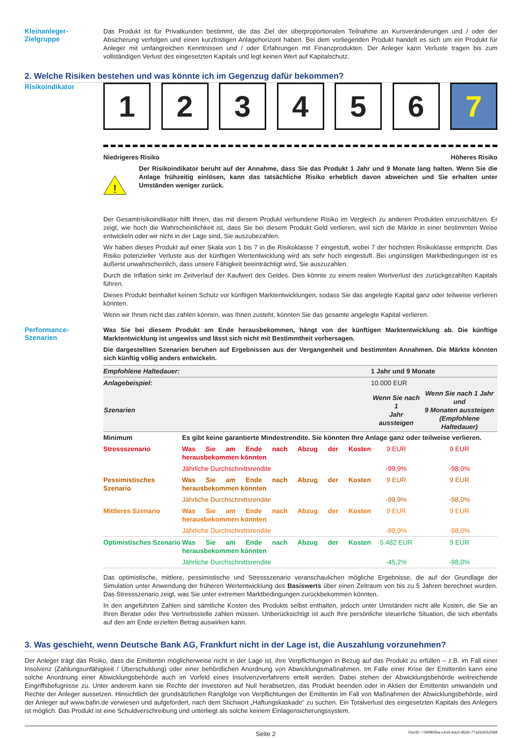Kleinanleger-
Zielgruppe
Das Produkt ist für Privatkunden bestimmt, die das Ziel der überproportionalen Teilnahme an Kursveränderungen und / oder der Absicherung verfolgen und einen kurzfristigen Anlagehorizont haben. Bei dem vorliegenden Produkt handelt es sich um ein Produkt für Anleger mit umfangreichen Kenntnissen und / oder Erfahrungen mit Finanzprodukten. Der Anleger kann Verluste tragen bis zum vollständigen Verlust des eingesetzten Kapitals und legt keinen Wert auf Kapitalschutz.
2. Welche Risiken bestehen und was könnte ich im Gegenzug dafür bekommen?
Risikoindikator
1 2 3 4 5 6 7
Niedrigeres Risiko Höheres Risiko
!
Der Risikoindikator beruht auf der Annahme, dass Sie das Produkt 1 Jahr und 9 Monate lang halten. Wenn Sie die Anlage frühzeitig einlösen, kann das tatsächliche Risiko erheblich davon abweichen und Sie erhalten unter Umständen weniger zurück.
Der Gesamtrisikoindikator hilft Ihnen, das mit diesem Produkt verbundene Risiko im Vergleich zu anderen Produkten einzuschätzen. Er zeigt, wie hoch die Wahrscheinlichkeit ist, dass Sie bei diesem Produkt Geld verlieren, weil sich die Märkte in einer bestimmten Weise entwickeln oder wir nicht in der Lage sind, Sie auszubezahlen.
Wir haben dieses Produkt auf einer Skala von 1 bis 7 in die Risikoklasse 7 eingestuft, wobei 7 der höchsten Risikoklasse entspricht. Das Risiko potenzieller Verluste aus der künftigen Wertentwicklung wird als sehr hoch eingestuft. Bei ungünstigen Marktbedingungen ist es äußerst unwahrscheinlich, dass unsere Fähigkeit beeinträchtigt wird, Sie auszuzahlen.
Durch die Inflation sinkt im Zeitverlauf der Kaufwert des Geldes. Dies könnte zu einem realen Wertverlust des zurückgezahlten Kapitals führen.
Dieses Produkt beinhaltet keinen Schutz vor künftigen Marktentwicklungen, sodass Sie das angelegte Kapital ganz oder teilweise verlieren könnten.
Wenn wir Ihnen nicht das zahlen können, was Ihnen zusteht, könnten Sie das gesamte angelegte Kapital verlieren.
Performance-
Szenarien
Was Sie bei diesem Produkt am Ende herausbekommen, hängt von der künftigen Marktentwicklung ab. Die künftige Marktentwicklung ist ungewiss und lässt sich nicht mit Bestimmtheit vorhersagen.
Die dargestellten Szenarien beruhen auf Ergebnissen aus der Vergangenheit und bestimmten Annahmen. Die Märkte könnten sich künftig völlig anders entwickeln.
| Empfohlene Haltedauer: | | 1 Jahr und 9 Monate | |
| Anlagebeispiel: | | 10.000 EUR | |
| Szenarien | | Wenn Sie nach 1 Jahr aussteigen | Wenn Sie nach 1 Jahr und 9 Monaten aussteigen (Empfohlene Haltedauer) |
| Minimum | Es gibt keine garantierte Mindestrendite. Sie könnten Ihre Anlage ganz oder teilweise verlieren. | | |
| Stressszenario | Was Sie am Ende nach Abzug der Kosten herausbekommen könnten | 9 EUR | 9 EUR |
| | Jährliche Durchschnittsrendite | -99,9% | -98,0% |
| Pessimistisches Szenario | Was Sie am Ende nach Abzug der Kosten herausbekommen könnten | 9 EUR | 9 EUR |
| | Jährliche Durchschnittsrendite | -99,9% | -98,0% |
| Mittleres Szenario | Was Sie am Ende nach Abzug der Kosten herausbekommen könnten | 9 EUR | 9 EUR |
| | Jährliche Durchschnittsrendite | -99,9% | -98,0% |
| Optimistisches Szenario | Was Sie am Ende nach Abzug der Kosten herausbekommen könnten | 5.482 EUR | 9 EUR |
| | Jährliche Durchschnittsrendite | -45,2% | -98,0% |
Das optimistische, mittlere, pessimistische und Stressszenario veranschaulichen mögliche Ergebnisse, die auf der Grundlage der Simulation unter Anwendung der früheren Wertentwicklung des Basiswerts über einen Zeitraum von bis zu 5 Jahren berechnet wurden. Das Stressszenario zeigt, was Sie unter extremen Marktbedingungen zurückbekommen könnten.
In den angeführten Zahlen sind sämtliche Kosten des Produkts selbst enthalten, jedoch unter Umständen nicht alle Kosten, die Sie an Ihren Berater oder Ihre Vertriebsstelle zahlen müssen. Unberücksichtigt ist auch Ihre persönliche steuerliche Situation, die sich ebenfalls auf den am Ende erzielten Betrag auswirken kann.
3. Was geschieht, wenn Deutsche Bank AG, Frankfurt nicht in der Lage ist, die Auszahlung vorzunehmen?
Der Anleger trägt das Risiko, dass die Emittentin möglicherweise nicht in der Lage ist, ihre Verpflichtungen in Bezug auf das Produkt zu erfüllen – z.B. im Fall einer Insolvenz (Zahlungsunfähigkeit / Überschuldung) oder einer behördlichen Anordnung von Abwicklungsmaßnahmen. Im Falle einer Krise der Emittentin kann eine solche Anordnung einer Abwicklungsbehörde auch im Vorfeld eines Insolvenzverfahrens erteilt werden. Dabei stehen der Abwicklungsbehörde weitreichende Eingriffsbefugnisse zu. Unter anderem kann sie Rechte der Investoren auf Null herabsetzen, das Produkt beenden oder in Aktien der Emittentin umwandeln und Rechte der Anleger aussetzen. Hinsichtlich der grundsätzlichen Rangfolge von Verpflichtungen der Emittentin im Fall von Maßnahmen der Abwicklungsbehörde, wird der Anleger auf www.bafin.de verwiesen und aufgefordert, nach dem Stichwort „Haftungskaskade“ zu suchen. Ein Totalverlust des eingesetzten Kapitals des Anlegers ist möglich. Das Produkt ist eine Schuldverschreibung und unterliegt als solche keinem Einlagensicherungssystem.
Seite 2 DocID: / 0bf9b0ba-c434-4dc0-85d0-77a263052068